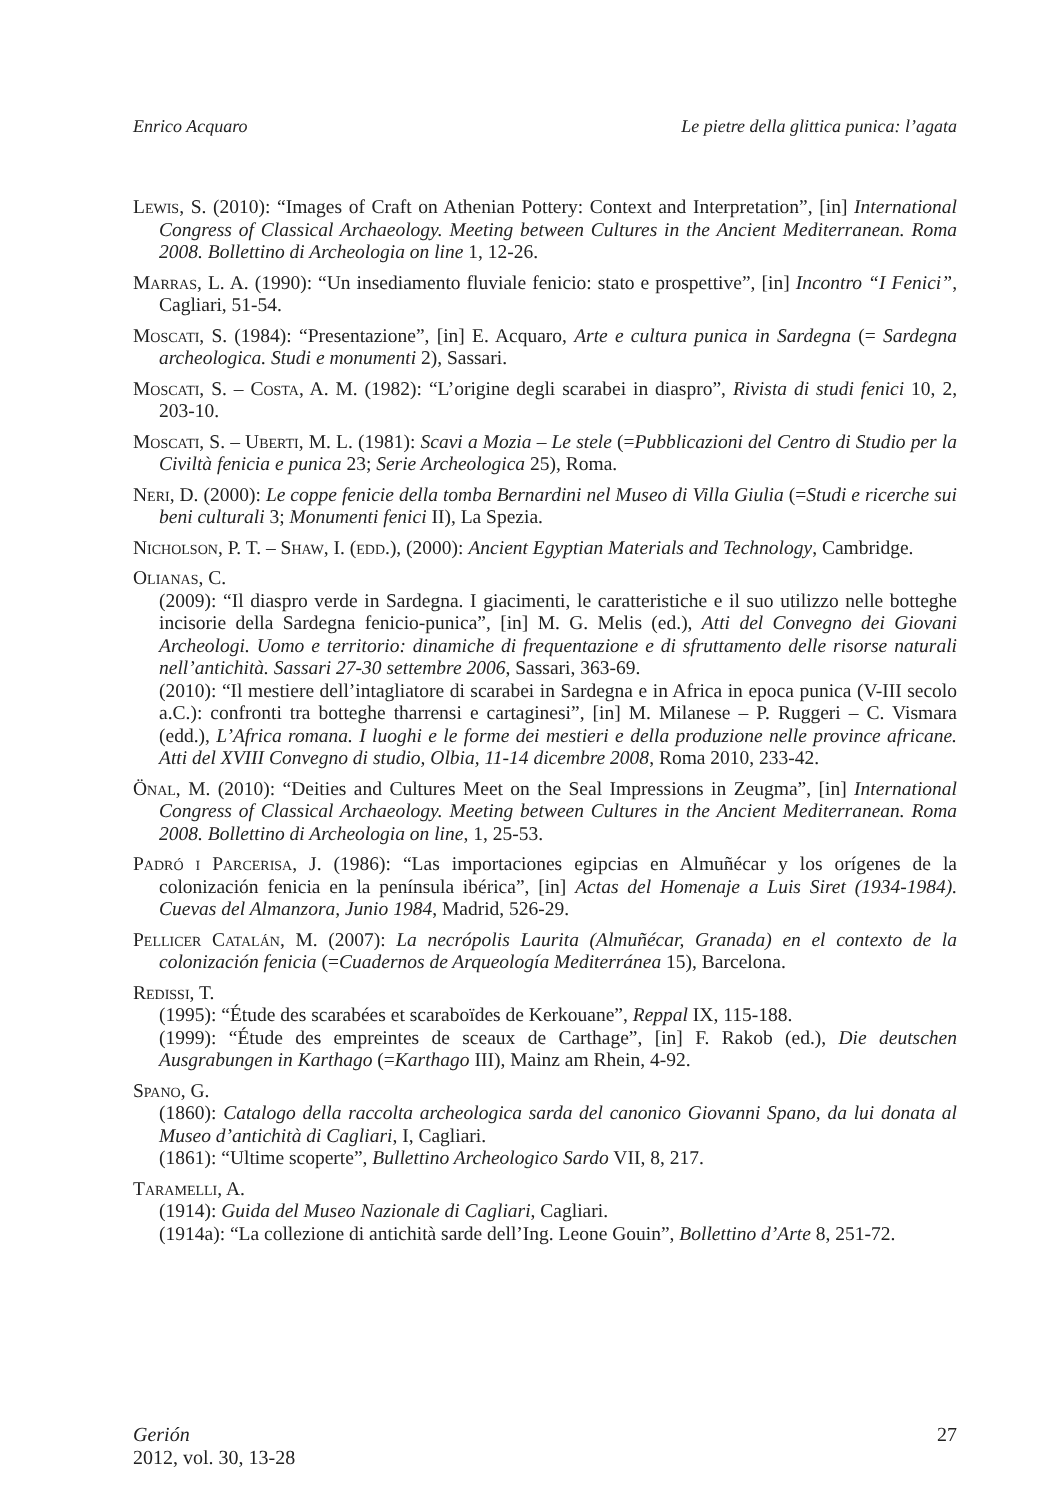Enrico Acquaro Le pietre della glittica punica: l’agata
Lewis, S. (2010): “Images of Craft on Athenian Pottery: Context and Interpretation”, [in] International Congress of Classical Archaeology. Meeting between Cultures in the Ancient Mediterranean. Roma 2008. Bollettino di Archeologia on line 1, 12-26.
Marras, L. A. (1990): “Un insediamento fluviale fenicio: stato e prospettive”, [in] Incontro “I Fenici”, Cagliari, 51-54.
Moscati, S. (1984): “Presentazione”, [in] E. Acquaro, Arte e cultura punica in Sardegna (= Sardegna archeologica. Studi e monumenti 2), Sassari.
Moscati, S. – Costa, A. M. (1982): “L’origine degli scarabei in diaspro”, Rivista di studi fenici 10, 2, 203-10.
Moscati, S. – Uberti, M. L. (1981): Scavi a Mozia – Le stele (=Pubblicazioni del Centro di Studio per la Civiltà fenicia e punica 23; Serie Archeologica 25), Roma.
Neri, D. (2000): Le coppe fenicie della tomba Bernardini nel Museo di Villa Giulia (=Studi e ricerche sui beni culturali 3; Monumenti fenici II), La Spezia.
Nicholson, P. T. – Shaw, I. (edd.), (2000): Ancient Egyptian Materials and Technology, Cambridge.
Olianas, C.
(2009): “Il diaspro verde in Sardegna. I giacimenti, le caratteristiche e il suo utilizzo nelle botteghe incisorie della Sardegna fenicio-punica”, [in] M. G. Melis (ed.), Atti del Convegno dei Giovani Archeologi. Uomo e territorio: dinamiche di frequentazione e di sfruttamento delle risorse naturali nell’antichità. Sassari 27-30 settembre 2006, Sassari, 363-69.
(2010): “Il mestiere dell’intagliatore di scarabei in Sardegna e in Africa in epoca punica (V-III secolo a.C.): confronti tra botteghe tharrensi e cartaginesi”, [in] M. Milanese – P. Ruggeri – C. Vismara (edd.), L’Africa romana. I luoghi e le forme dei mestieri e della produzione nelle province africane. Atti del XVIII Convegno di studio, Olbia, 11-14 dicembre 2008, Roma 2010, 233-42.
Önal, M. (2010): “Deities and Cultures Meet on the Seal Impressions in Zeugma”, [in] International Congress of Classical Archaeology. Meeting between Cultures in the Ancient Mediterranean. Roma 2008. Bollettino di Archeologia on line, 1, 25-53.
Padró i Parcerisa, J. (1986): “Las importaciones egipcias en Almuñécar y los orígenes de la colonización fenicia en la península ibérica”, [in] Actas del Homenaje a Luis Siret (1934-1984). Cuevas del Almanzora, Junio 1984, Madrid, 526-29.
Pellicer Catalán, M. (2007): La necrópolis Laurita (Almuñécar, Granada) en el contexto de la colonización fenicia (=Cuadernos de Arqueología Mediterránea 15), Barcelona.
Redissi, T.
(1995): “Étude des scarabées et scaraboïdes de Kerkouane”, Reppal IX, 115-188.
(1999): “Étude des empreintes de sceaux de Carthage”, [in] F. Rakob (ed.), Die deutschen Ausgrabungen in Karthago (=Karthago III), Mainz am Rhein, 4-92.
Spano, G.
(1860): Catalogo della raccolta archeologica sarda del canonico Giovanni Spano, da lui donata al Museo d’antichità di Cagliari, I, Cagliari.
(1861): “Ultime scoperte”, Bullettino Archeologico Sardo VII, 8, 217.
Taramelli, A.
(1914): Guida del Museo Nazionale di Cagliari, Cagliari.
(1914a): “La collezione di antichità sarde dell’Ing. Leone Gouin”, Bollettino d’Arte 8, 251-72.
Gerión
2012, vol. 30, 13-28
27